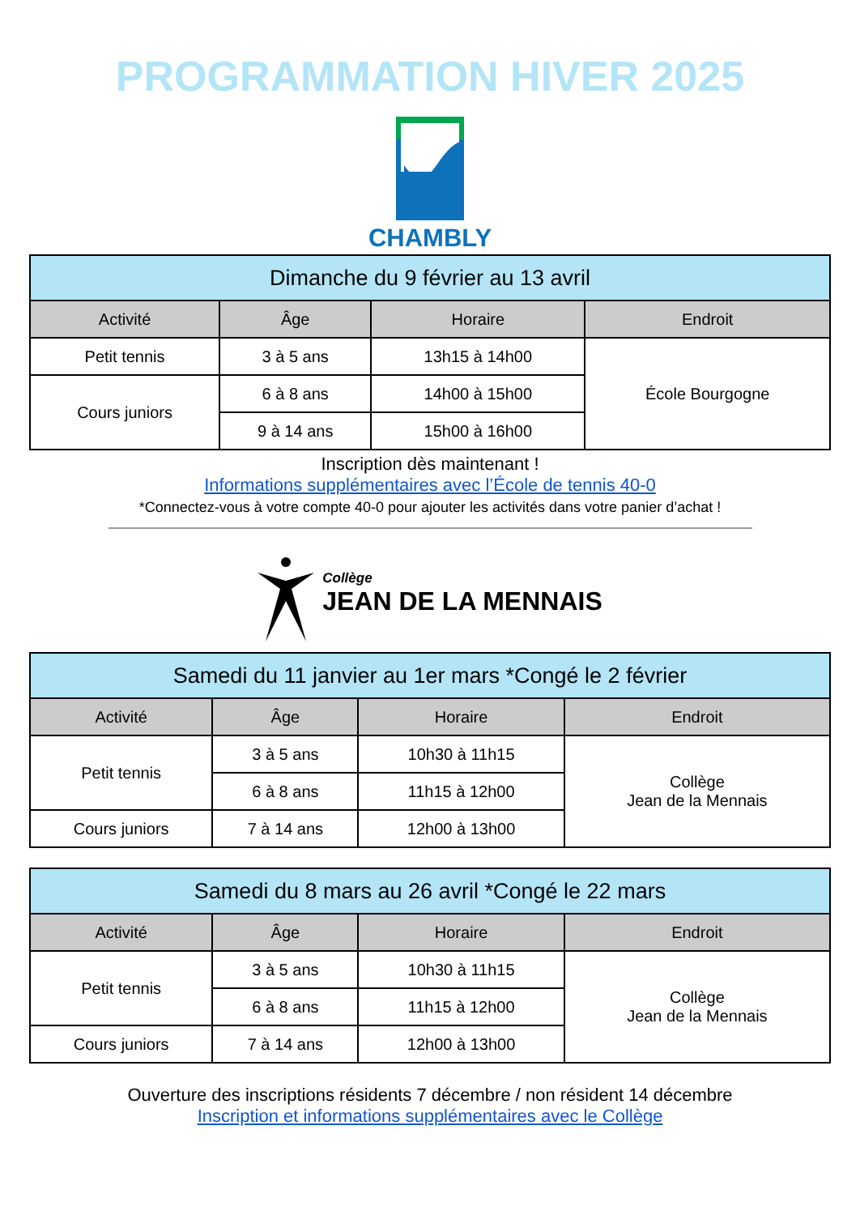PROGRAMMATION HIVER 2025
CHAMBLY
| Dimanche du 9 février au 13 avril | | | |
| --- | --- | --- | --- |
| Activité | Âge | Horaire | Endroit |
| Petit tennis | 3 à 5 ans | 13h15 à 14h00 | École Bourgogne |
| Cours juniors | 6 à 8 ans | 14h00 à 15h00 | |
| | 9 à 14 ans | 15h00 à 16h00 | |
Inscription dès maintenant !
Informations supplémentaires avec l’École de tennis 40-0
*Connectez-vous à votre compte 40-0 pour ajouter les activités dans votre panier d’achat !
Collège
JEAN DE LA MENNAIS
| Samedi du 11 janvier au 1er mars *Congé le 2 février | | | |
| --- | --- | --- | --- |
| Activité | Âge | Horaire | Endroit |
| Petit tennis | 3 à 5 ans | 10h30 à 11h15 | Collège Jean de la Mennais |
| | 6 à 8 ans | 11h15 à 12h00 | |
| Cours juniors | 7 à 14 ans | 12h00 à 13h00 | |
| Samedi du 8 mars au 26 avril *Congé le 22 mars | | | |
| --- | --- | --- | --- |
| Activité | Âge | Horaire | Endroit |
| Petit tennis | 3 à 5 ans | 10h30 à 11h15 | Collège Jean de la Mennais |
| | 6 à 8 ans | 11h15 à 12h00 | |
| Cours juniors | 7 à 14 ans | 12h00 à 13h00 | |
Ouverture des inscriptions résidents 7 décembre / non résident 14 décembre
Inscription et informations supplémentaires avec le Collège